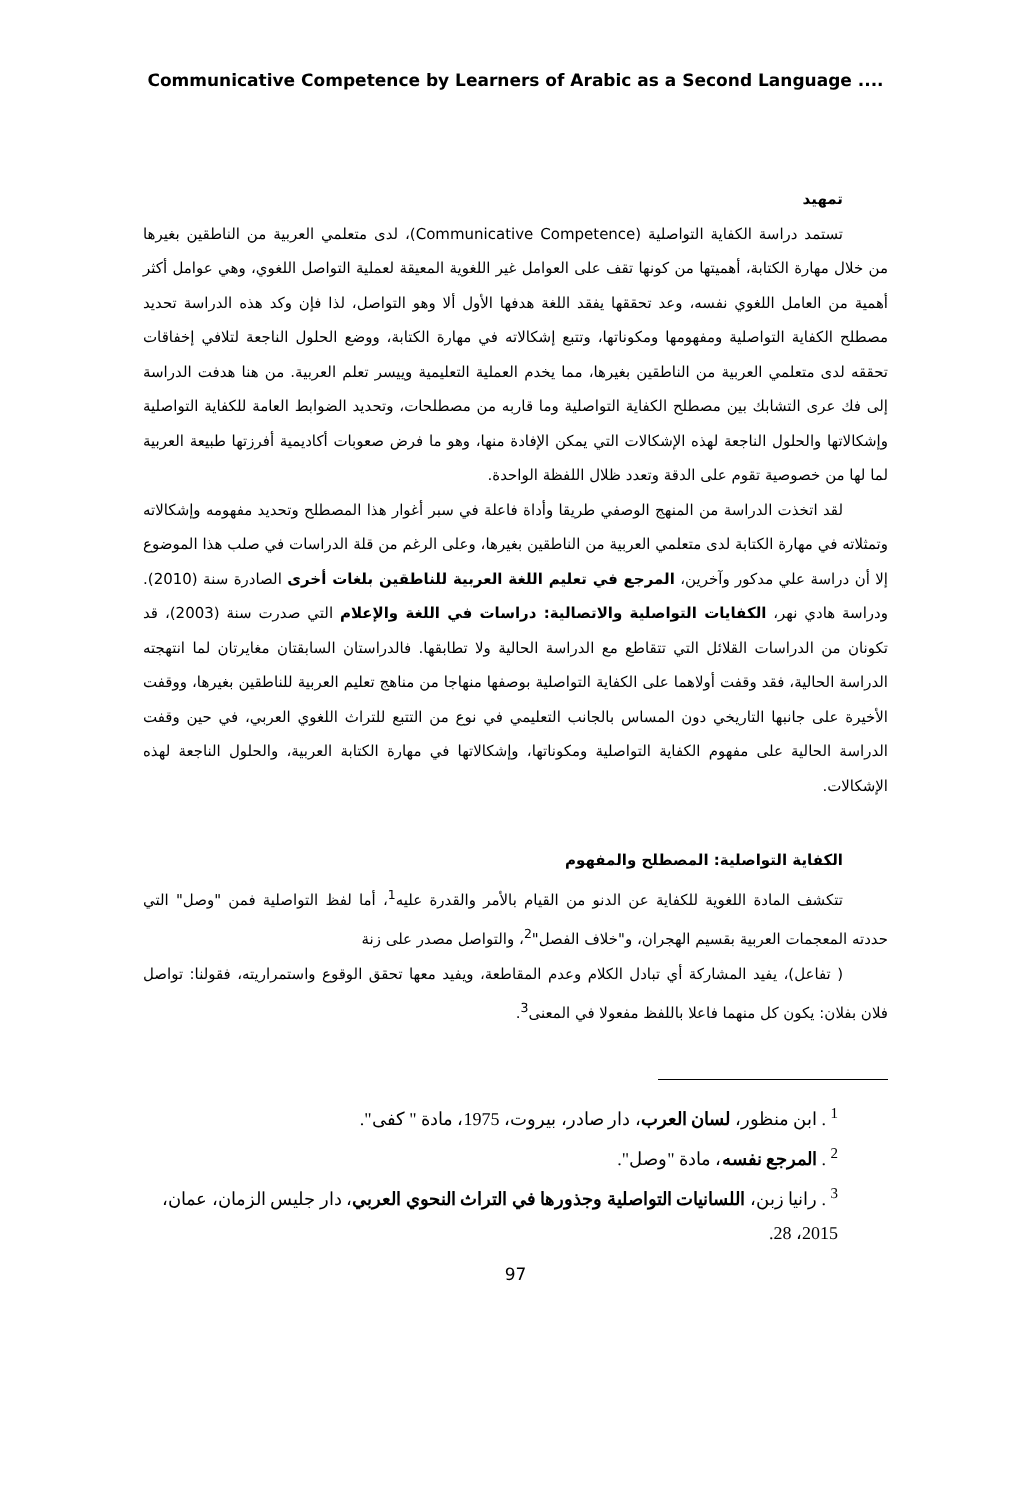Communicative Competence by Learners of Arabic as a Second Language ....
تمهيد
تستمد دراسة الكفاية التواصلية (Communicative Competence)، لدى متعلمي العربية من الناطقين بغيرها من خلال مهارة الكتابة، أهميتها من كونها تقف على العوامل غير اللغوية المعيقة لعملية التواصل اللغوي، وهي عوامل أكثر أهمية من العامل اللغوي نفسه، وعد تحققها يفقد اللغة هدفها الأول ألا وهو التواصل، لذا فإن وكد هذه الدراسة تحديد مصطلح الكفاية التواصلية ومفهومها ومكوناتها، وتتبع إشكالاته في مهارة الكتابة، ووضع الحلول الناجعة لتلافي إخفاقات تحققه لدى متعلمي العربية من الناطقين بغيرها، مما يخدم العملية التعليمية وييسر تعلم العربية. من هنا هدفت الدراسة إلى فك عرى التشابك بين مصطلح الكفاية التواصلية وما قاربه من مصطلحات، وتحديد الضوابط العامة للكفاية التواصلية وإشكالاتها والحلول الناجعة لهذه الإشكالات التي يمكن الإفادة منها، وهو ما فرض صعوبات أكاديمية أفرزتها طبيعة العربية لما لها من خصوصية تقوم على الدقة وتعدد ظلال اللفظة الواحدة.
لقد اتخذت الدراسة من المنهج الوصفي طريقا وأداة فاعلة في سبر أغوار هذا المصطلح وتحديد مفهومه وإشكالاته وتمثلاته في مهارة الكتابة لدى متعلمي العربية من الناطقين بغيرها، وعلى الرغم من قلة الدراسات في صلب هذا الموضوع إلا أن دراسة علي مدكور وآخرين، المرجع في تعليم اللغة العربية للناطقين بلغات أخرى الصادرة سنة (2010). ودراسة هادي نهر، الكفايات التواصلية والاتصالية: دراسات في اللغة والإعلام التي صدرت سنة (2003)، قد تكونان من الدراسات القلائل التي تتقاطع مع الدراسة الحالية ولا تطابقها. فالدراستان السابقتان مغايرتان لما انتهجته الدراسة الحالية، فقد وقفت أولاهما على الكفاية التواصلية بوصفها منهاجا من مناهج تعليم العربية للناطقين بغيرها، ووقفت الأخيرة على جانبها التاريخي دون المساس بالجانب التعليمي في نوع من التتبع للتراث اللغوي العربي، في حين وقفت الدراسة الحالية على مفهوم الكفاية التواصلية ومكوناتها، وإشكالاتها في مهارة الكتابة العربية، والحلول الناجعة لهذه الإشكالات.
الكفاية التواصلية: المصطلح والمفهوم
تتكشف المادة اللغوية للكفاية عن الدنو من القيام بالأمر والقدرة عليه<sup>1</sup>، أما لفظ التواصلية فمن "وصل" التي حددته المعجمات العربية بقسيم الهجران، و"خلاف الفصل"<sup>2</sup>، والتواصل مصدر على زنة
( تفاعل)، يفيد المشاركة أي تبادل الكلام وعدم المقاطعة، ويفيد معها تحقق الوقوع واستمراريته، فقولنا: تواصل فلان بفلان: يكون كل منهما فاعلا باللفظ مفعولا في المعنى<sup>3</sup>.
<sup>1</sup> . ابن منظور، لسان العرب، دار صادر، بيروت، 1975، مادة " كفى".
<sup>2</sup> . المرجع نفسه، مادة "وصل".
<sup>3</sup> . رانيا زبن، اللسانيات التواصلية وجذورها في التراث النحوي العربي، دار جليس الزمان، عمان، 2015، 28.
97